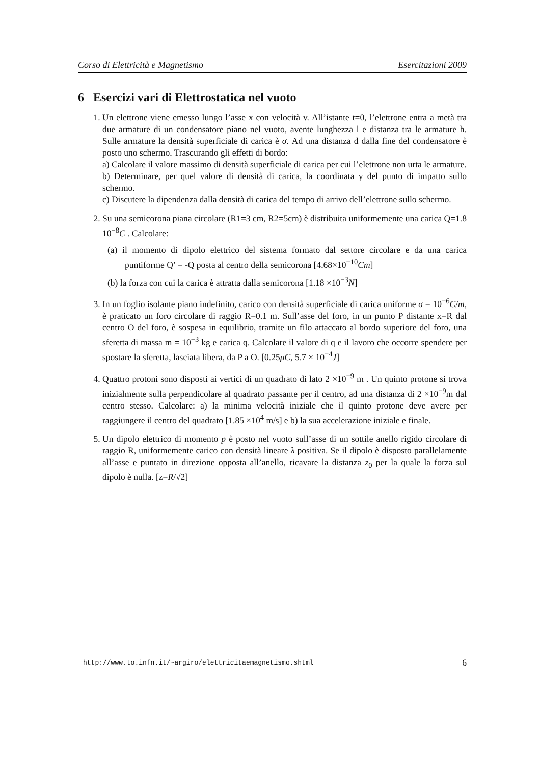Corso di Elettricità e Magnetismo Esercitazioni 2009
6 Esercizi vari di Elettrostatica nel vuoto
1. Un elettrone viene emesso lungo l’asse x con velocità v. All’istante t=0, l’elettrone entra a metà tra due armature di un condensatore piano nel vuoto, avente lunghezza l e distanza tra le armature h. Sulle armature la densità superficiale di carica è σ. Ad una distanza d dalla fine del condensatore è posto uno schermo. Trascurando gli effetti di bordo:
a) Calcolare il valore massimo di densità superficiale di carica per cui l’elettrone non urta le armature.
b) Determinare, per quel valore di densità di carica, la coordinata y del punto di impatto sullo schermo.
c) Discutere la dipendenza dalla densità di carica del tempo di arrivo dell’elettrone sullo schermo.
2. Su una semicorona piana circolare (R1=3 cm, R2=5cm) è distribuita uniformemente una carica Q=1.8 10<sup>−8</sup>C . Calcolare:
(a) il momento di dipolo elettrico del sistema formato dal settore circolare e da una carica puntiforme Q’ = -Q posta al centro della semicorona [4.68×10<sup>−10</sup>Cm]
(b) la forza con cui la carica è attratta dalla semicorona [1.18 ×10<sup>−3</sup>N]
3. In un foglio isolante piano indefinito, carico con densità superficiale di carica uniforme σ = 10<sup>−6</sup>C/m, è praticato un foro circolare di raggio R=0.1 m. Sull’asse del foro, in un punto P distante x=R dal centro O del foro, è sospesa in equilibrio, tramite un filo attaccato al bordo superiore del foro, una sferetta di massa m = 10<sup>−3</sup> kg e carica q. Calcolare il valore di q e il lavoro che occorre spendere per spostare la sferetta, lasciata libera, da P a O. [0.25μC, 5.7 × 10<sup>−4</sup>J]
4. Quattro protoni sono disposti ai vertici di un quadrato di lato 2 ×10<sup>−9</sup> m . Un quinto protone si trova inizialmente sulla perpendicolare al quadrato passante per il centro, ad una distanza di 2 ×10<sup>−9</sup>m dal centro stesso. Calcolare: a) la minima velocità iniziale che il quinto protone deve avere per raggiungere il centro del quadrato [1.85 ×10<sup>4</sup> m/s] e b) la sua accelerazione iniziale e finale.
5. Un dipolo elettrico di momento p è posto nel vuoto sull’asse di un sottile anello rigido circolare di raggio R, uniformemente carico con densità lineare λ positiva. Se il dipolo è disposto parallelamente all’asse e puntato in direzione opposta all’anello, ricavare la distanza z<sub>0</sub> per la quale la forza sul dipolo è nulla. [z=R/√2]
http://www.to.infn.it/∼argiro/elettricitaemagnetismo.shtml 6